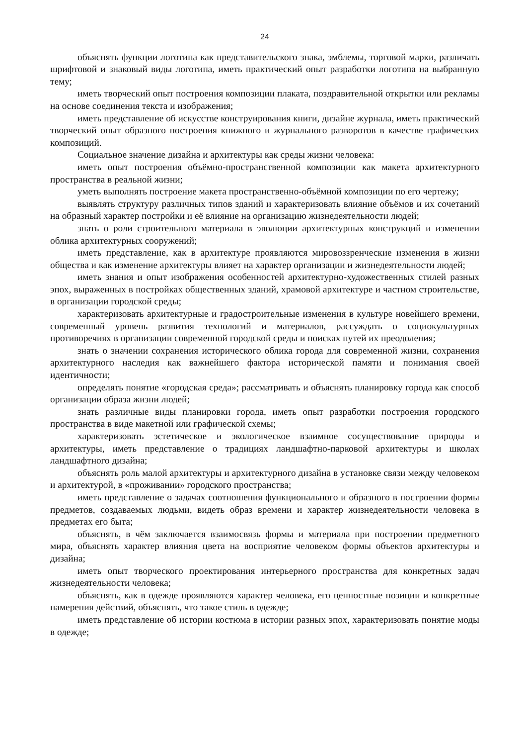24
объяснять функции логотипа как представительского знака, эмблемы, торговой марки, различать шрифтовой и знаковый виды логотипа, иметь практический опыт разработки логотипа на выбранную тему;
иметь творческий опыт построения композиции плаката, поздравительной открытки или рекламы на основе соединения текста и изображения;
иметь представление об искусстве конструирования книги, дизайне журнала, иметь практический творческий опыт образного построения книжного и журнального разворотов в качестве графических композиций.
Социальное значение дизайна и архитектуры как среды жизни человека:
иметь опыт построения объёмно-пространственной композиции как макета архитектурного пространства в реальной жизни;
уметь выполнять построение макета пространственно-объёмной композиции по его чертежу;
выявлять структуру различных типов зданий и характеризовать влияние объёмов и их сочетаний на образный характер постройки и её влияние на организацию жизнедеятельности людей;
знать о роли строительного материала в эволюции архитектурных конструкций и изменении облика архитектурных сооружений;
иметь представление, как в архитектуре проявляются мировоззренческие изменения в жизни общества и как изменение архитектуры влияет на характер организации и жизнедеятельности людей;
иметь знания и опыт изображения особенностей архитектурно-художественных стилей разных эпох, выраженных в постройках общественных зданий, храмовой архитектуре и частном строительстве, в организации городской среды;
характеризовать архитектурные и градостроительные изменения в культуре новейшего времени, современный уровень развития технологий и материалов, рассуждать о социокультурных противоречиях в организации современной городской среды и поисках путей их преодоления;
знать о значении сохранения исторического облика города для современной жизни, сохранения архитектурного наследия как важнейшего фактора исторической памяти и понимания своей идентичности;
определять понятие «городская среда»; рассматривать и объяснять планировку города как способ организации образа жизни людей;
знать различные виды планировки города, иметь опыт разработки построения городского пространства в виде макетной или графической схемы;
характеризовать эстетическое и экологическое взаимное сосуществование природы и архитектуры, иметь представление о традициях ландшафтно-парковой архитектуры и школах ландшафтного дизайна;
объяснять роль малой архитектуры и архитектурного дизайна в установке связи между человеком и архитектурой, в «проживании» городского пространства;
иметь представление о задачах соотношения функционального и образного в построении формы предметов, создаваемых людьми, видеть образ времени и характер жизнедеятельности человека в предметах его быта;
объяснять, в чём заключается взаимосвязь формы и материала при построении предметного мира, объяснять характер влияния цвета на восприятие человеком формы объектов архитектуры и дизайна;
иметь опыт творческого проектирования интерьерного пространства для конкретных задач жизнедеятельности человека;
объяснять, как в одежде проявляются характер человека, его ценностные позиции и конкретные намерения действий, объяснять, что такое стиль в одежде;
иметь представление об истории костюма в истории разных эпох, характеризовать понятие моды в одежде;